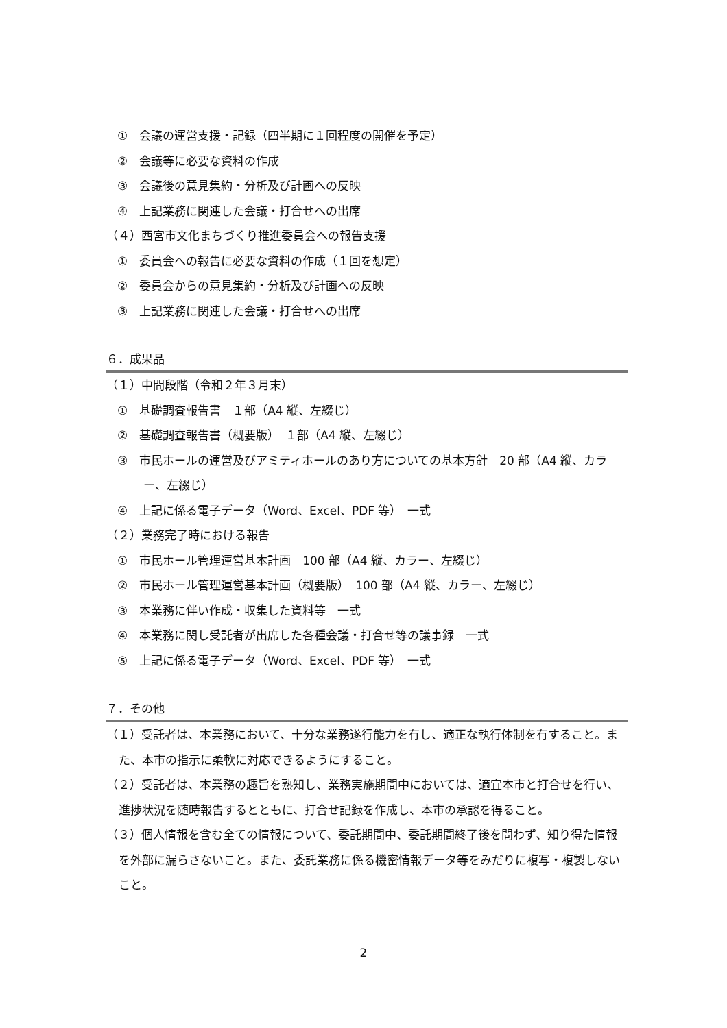①　会議の運営支援・記録（四半期に１回程度の開催を予定）
②　会議等に必要な資料の作成
③　会議後の意見集約・分析及び計画への反映
④　上記業務に関連した会議・打合せへの出席
（４）西宮市文化まちづくり推進委員会への報告支援
①　委員会への報告に必要な資料の作成（１回を想定）
②　委員会からの意見集約・分析及び計画への反映
③　上記業務に関連した会議・打合せへの出席
６．成果品
（１）中間段階（令和２年３月末）
①　基礎調査報告書　１部（A4 縦、左綴じ）
②　基礎調査報告書（概要版）　１部（A4 縦、左綴じ）
③　市民ホールの運営及びアミティホールのあり方についての基本方針　20 部（A4 縦、カラー、左綴じ）
④　上記に係る電子データ（Word、Excel、PDF 等）　一式
（２）業務完了時における報告
①　市民ホール管理運営基本計画　100 部（A4 縦、カラー、左綴じ）
②　市民ホール管理運営基本計画（概要版）　100 部（A4 縦、カラー、左綴じ）
③　本業務に伴い作成・収集した資料等　一式
④　本業務に関し受託者が出席した各種会議・打合せ等の議事録　一式
⑤　上記に係る電子データ（Word、Excel、PDF 等）　一式
７．その他
（１）受託者は、本業務において、十分な業務遂行能力を有し、適正な執行体制を有すること。また、本市の指示に柔軟に対応できるようにすること。
（２）受託者は、本業務の趣旨を熟知し、業務実施期間中においては、適宜本市と打合せを行い、進捗状況を随時報告するとともに、打合せ記録を作成し、本市の承認を得ること。
（３）個人情報を含む全ての情報について、委託期間中、委託期間終了後を問わず、知り得た情報を外部に漏らさないこと。また、委託業務に係る機密情報データ等をみだりに複写・複製しないこと。
2